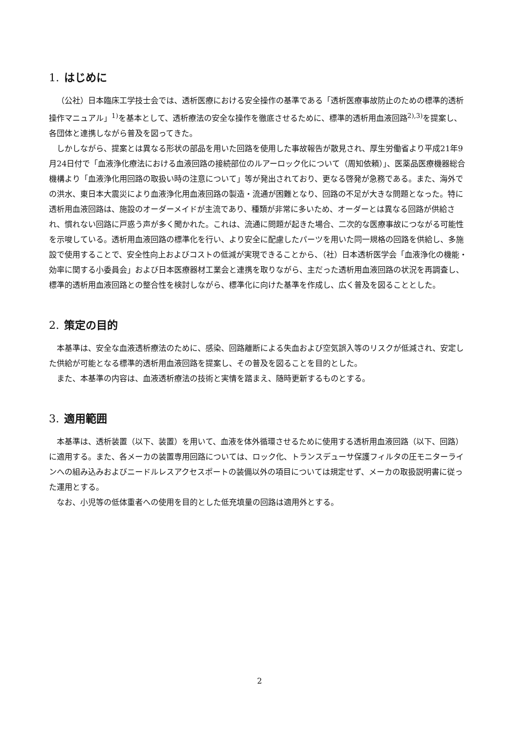1. はじめに
（公社）日本臨床工学技士会では、透析医療における安全操作の基準である「透析医療事故防止のための標準的透析操作マニュアル」<sup>1)</sup>を基本として、透析療法の安全な操作を徹底させるために、標準的透析用血液回路<sup>2),3)</sup>を提案し、各団体と連携しながら普及を図ってきた。
しかしながら、提案とは異なる形状の部品を用いた回路を使用した事故報告が散見され、厚生労働省より平成21年9月24日付で「血液浄化療法における血液回路の接続部位のルアーロック化について（周知依頼）」、医薬品医療機器総合機構より「血液浄化用回路の取扱い時の注意について」等が発出されており、更なる啓発が急務である。また、海外での洪水、東日本大震災により血液浄化用血液回路の製造・流通が困難となり、回路の不足が大きな問題となった。特に透析用血液回路は、施設のオーダーメイドが主流であり、種類が非常に多いため、オーダーとは異なる回路が供給され、慣れない回路に戸惑う声が多く聞かれた。これは、流通に問題が起きた場合、二次的な医療事故につながる可能性を示唆している。透析用血液回路の標準化を行い、より安全に配慮したパーツを用いた同一規格の回路を供給し、多施設で使用することで、安全性向上およびコストの低減が実現できることから、（社）日本透析医学会「血液浄化の機能・効率に関する小委員会」および日本医療器材工業会と連携を取りながら、主だった透析用血液回路の状況を再調査し、標準的透析用血液回路との整合性を検討しながら、標準化に向けた基準を作成し、広く普及を図ることとした。
2. 策定の目的
本基準は、安全な血液透析療法のために、感染、回路離断による失血および空気誤入等のリスクが低減され、安定した供給が可能となる標準的透析用血液回路を提案し、その普及を図ることを目的とした。
また、本基準の内容は、血液透析療法の技術と実情を踏まえ、随時更新するものとする。
3. 適用範囲
本基準は、透析装置（以下、装置）を用いて、血液を体外循環させるために使用する透析用血液回路（以下、回路）に適用する。また、各メーカの装置専用回路については、ロック化、トランスデューサ保護フィルタの圧モニターラインへの組み込みおよびニードルレスアクセスポートの装備以外の項目については規定せず、メーカの取扱説明書に従った運用とする。
なお、小児等の低体重者への使用を目的とした低充填量の回路は適用外とする。
2